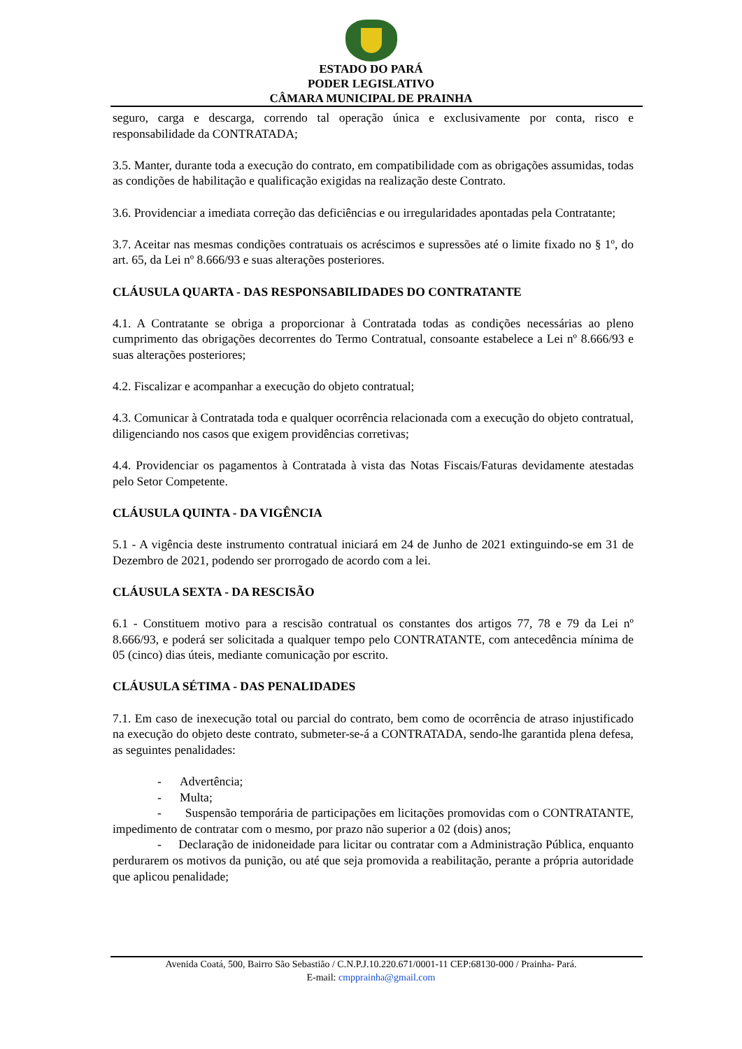ESTADO DO PARÁ
PODER LEGISLATIVO
CÂMARA MUNICIPAL DE PRAINHA
seguro, carga e descarga, correndo tal operação única e exclusivamente por conta, risco e responsabilidade da CONTRATADA;
3.5. Manter, durante toda a execução do contrato, em compatibilidade com as obrigações assumidas, todas as condições de habilitação e qualificação exigidas na realização deste Contrato.
3.6. Providenciar a imediata correção das deficiências e ou irregularidades apontadas pela Contratante;
3.7. Aceitar nas mesmas condições contratuais os acréscimos e supressões até o limite fixado no § 1º, do art. 65, da Lei nº 8.666/93 e suas alterações posteriores.
CLÁUSULA QUARTA - DAS RESPONSABILIDADES DO CONTRATANTE
4.1. A Contratante se obriga a proporcionar à Contratada todas as condições necessárias ao pleno cumprimento das obrigações decorrentes do Termo Contratual, consoante estabelece a Lei nº 8.666/93 e suas alterações posteriores;
4.2. Fiscalizar e acompanhar a execução do objeto contratual;
4.3. Comunicar à Contratada toda e qualquer ocorrência relacionada com a execução do objeto contratual, diligenciando nos casos que exigem providências corretivas;
4.4. Providenciar os pagamentos à Contratada à vista das Notas Fiscais/Faturas devidamente atestadas pelo Setor Competente.
CLÁUSULA QUINTA - DA VIGÊNCIA
5.1 - A vigência deste instrumento contratual iniciará em 24 de Junho de 2021 extinguindo-se em 31 de Dezembro de 2021, podendo ser prorrogado de acordo com a lei.
CLÁUSULA SEXTA - DA RESCISÃO
6.1 - Constituem motivo para a rescisão contratual os constantes dos artigos 77, 78 e 79 da Lei nº 8.666/93, e poderá ser solicitada a qualquer tempo pelo CONTRATANTE, com antecedência mínima de 05 (cinco) dias úteis, mediante comunicação por escrito.
CLÁUSULA SÉTIMA - DAS PENALIDADES
7.1. Em caso de inexecução total ou parcial do contrato, bem como de ocorrência de atraso injustificado na execução do objeto deste contrato, submeter-se-á a CONTRATADA, sendo-lhe garantida plena defesa, as seguintes penalidades:
- Advertência;
- Multa;
- Suspensão temporária de participações em licitações promovidas com o CONTRATANTE, impedimento de contratar com o mesmo, por prazo não superior a 02 (dois) anos;
- Declaração de inidoneidade para licitar ou contratar com a Administração Pública, enquanto perdurarem os motivos da punição, ou até que seja promovida a reabilitação, perante a própria autoridade que aplicou penalidade;
Avenida Coatá, 500, Bairro São Sebastião / C.N.P.J.10.220.671/0001-11 CEP:68130-000 / Prainha- Pará.
E-mail: cmpprainha@gmail.com